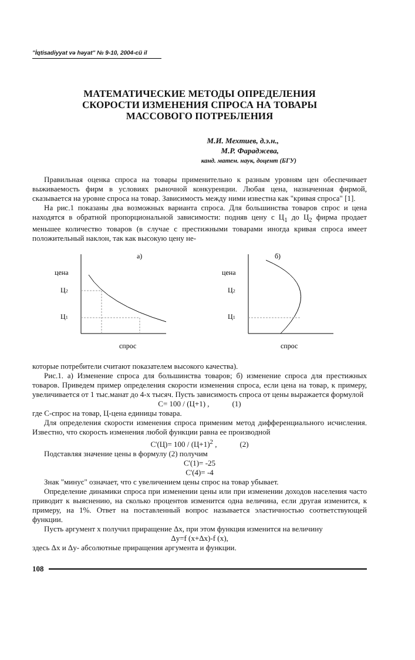"İqtisadiyyat və həyat" № 9-10, 2004-cü il
МАТЕМАТИЧЕСКИЕ МЕТОДЫ ОПРЕДЕЛЕНИЯ
СКОРОСТИ ИЗМЕНЕНИЯ СПРОСА НА ТОВАРЫ
МАССОВОГО ПОТРЕБЛЕНИЯ
М.И. Мехтиев, д.э.н.,
М.Р. Фараджева,
канд. матем. наук, доцент (БГУ)
Правильная оценка спроса на товары применительно к разным уровням цен обеспечивает выживаемость фирм в условиях рыночной конкуренции. Любая цена, назначенная фирмой, сказывается на уровне спроса на товар. Зависимость между ними известна как "кривая спроса" [1].
На рис.1 показаны два возможных варианта спроса. Для большинства товаров спрос и цена находятся в обратной пропорциональной зависимости: подняв цену с Ц<sub>1</sub> до Ц<sub>2</sub> фирма продает меньшее количество товаров (в случае с престижными товарами иногда кривая спроса имеет положительный наклон, так как высокую цену не-
а)
цена
Ц2
Ц1
спрос
б)
цена
Ц2
Ц1
спрос
которые потребители считают показателем высокого качества).
Рис.1. а) Изменение спроса для большинства товаров; б) изменение спроса для престижных товаров. Приведем пример определения скорости изменения спроса, если цена на товар, к примеру, увеличивается от 1 тыс.манат до 4-х тысяч. Пусть зависимость спроса от цены выражается формулой
С= 100 / (Ц+1) , (1)
где С-спрос на товар, Ц-цена единицы товара.
Для определения скорости изменения спроса применим метод дифференциального исчисления. Известно, что скорость изменения любой функции равна ее производной
С'(Ц)= 100 / (Ц+1)<sup>2</sup> , (2)
Подставляя значение цены в формулу (2) получим
С'(1)= -25
С'(4)= -4
Знак "минус" означает, что с увеличением цены спрос на товар убывает.
Определение динамики спроса при изменении цены или при изменении доходов населения часто приводит к выяснению, на сколько процентов изменится одна величина, если другая изменится, к примеру, на 1%. Ответ на поставленный вопрос называется эластичностью соответствующей функции.
Пусть аргумент х получил приращение Δх, при этом функция изменится на величину
Δy=f (x+Δx)-f (x),
здесь Δx и Δy- абсолютные приращения аргумента и функции.
108